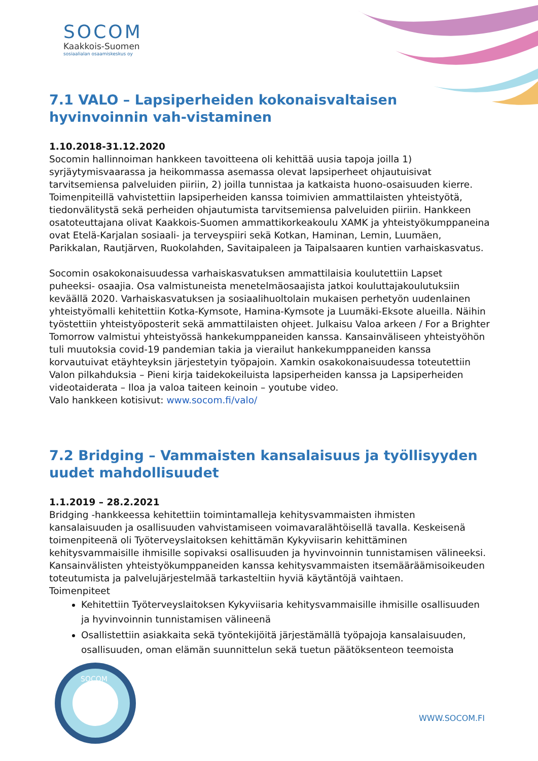SOCOM
Kaakkois-Suomen
sosiaalialan osaamiskeskus oy
7.1 VALO – Lapsiperheiden kokonaisvaltaisen hyvinvoinnin vah-vistaminen
1.10.2018-31.12.2020
Socomin hallinnoiman hankkeen tavoitteena oli kehittää uusia tapoja joilla 1) syrjäytymisvaarassa ja heikommassa asemassa olevat lapsiperheet ohjautuisivat tarvitsemiensa palveluiden piiriin, 2) joilla tunnistaa ja katkaista huono-osaisuuden kierre. Toimenpiteillä vahvistettiin lapsiperheiden kanssa toimivien ammattilaisten yhteistyötä, tiedonvälitystä sekä perheiden ohjautumista tarvitsemiensa palveluiden piiriin. Hankkeen osatoteuttajana olivat Kaakkois-Suomen ammattikorkeakoulu XAMK ja yhteistyökumppaneina ovat Etelä-Karjalan sosiaali- ja terveyspiiri sekä Kotkan, Haminan, Lemin, Luumäen, Parikkalan, Rautjärven, Ruokolahden, Savitaipaleen ja Taipalsaaren kuntien varhaiskasvatus.
Socomin osakokonaisuudessa varhaiskasvatuksen ammattilaisia koulutettiin Lapset puheeksi- osaajia. Osa valmistuneista menetelmäosaajista jatkoi kouluttajakoulutuksiin keväällä 2020. Varhaiskasvatuksen ja sosiaalihuoltolain mukaisen perhetyön uudenlainen yhteistyömalli kehitettiin Kotka-Kymsote, Hamina-Kymsote ja Luumäki-Eksote alueilla. Näihin työstettiin yhteistyöposterit sekä ammattilaisten ohjeet. Julkaisu Valoa arkeen / For a Brighter Tomorrow valmistui yhteistyössä hankekumppaneiden kanssa. Kansainväliseen yhteistyöhön tuli muutoksia covid-19 pandemian takia ja vierailut hankekumppaneiden kanssa korvautuivat etäyhteyksin järjestetyin työpajoin. Xamkin osakokonaisuudessa toteutettiin Valon pilkahduksia – Pieni kirja taidekokeiluista lapsiperheiden kanssa ja Lapsiperheiden videotaiderata – Iloa ja valoa taiteen keinoin – youtube video.
Valo hankkeen kotisivut: www.socom.fi/valo/
7.2 Bridging – Vammaisten kansalaisuus ja työllisyyden uudet mahdollisuudet
1.1.2019 – 28.2.2021
Bridging -hankkeessa kehitettiin toimintamalleja kehitysvammaisten ihmisten kansalaisuuden ja osallisuuden vahvistamiseen voimavaralähtöisellä tavalla. Keskeisenä toimenpiteenä oli Työterveyslaitoksen kehittämän Kykyviisarin kehittäminen kehitysvammaisille ihmisille sopivaksi osallisuuden ja hyvinvoinnin tunnistamisen välineeksi. Kansainvälisten yhteistyökumppaneiden kanssa kehitysvammaisten itsemääräämisoikeuden toteutumista ja palvelujärjestelmää tarkasteltiin hyviä käytäntöjä vaihtaen.
Toimenpiteet
Kehitettiin Työterveyslaitoksen Kykyviisaria kehitysvammaisille ihmisille osallisuuden ja hyvinvoinnin tunnistamisen välineenä
Osallistettiin asiakkaita sekä työntekijöitä järjestämällä työpajoja kansalaisuuden, osallisuuden, oman elämän suunnittelun sekä tuetun päätöksenteon teemoista
SOCOM
WWW.SOCOM.FI